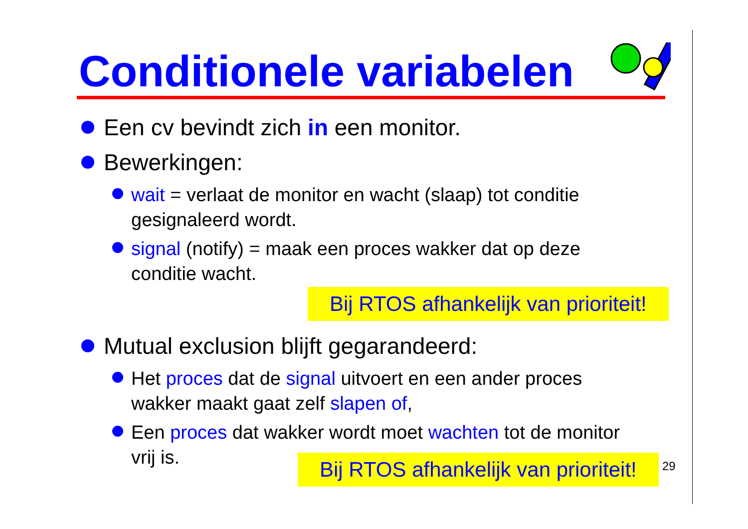Conditionele variabelen
Een cv bevindt zich in een monitor.
Bewerkingen:
wait = verlaat de monitor en wacht (slaap) tot conditie gesignaleerd wordt.
signal (notify) = maak een proces wakker dat op deze conditie wacht.
Bij RTOS afhankelijk van prioriteit!
Mutual exclusion blijft gegarandeerd:
Het proces dat de signal uitvoert en een ander proces wakker maakt gaat zelf slapen of,
Een proces dat wakker wordt moet wachten tot de monitor vrij is.
Bij RTOS afhankelijk van prioriteit!
29